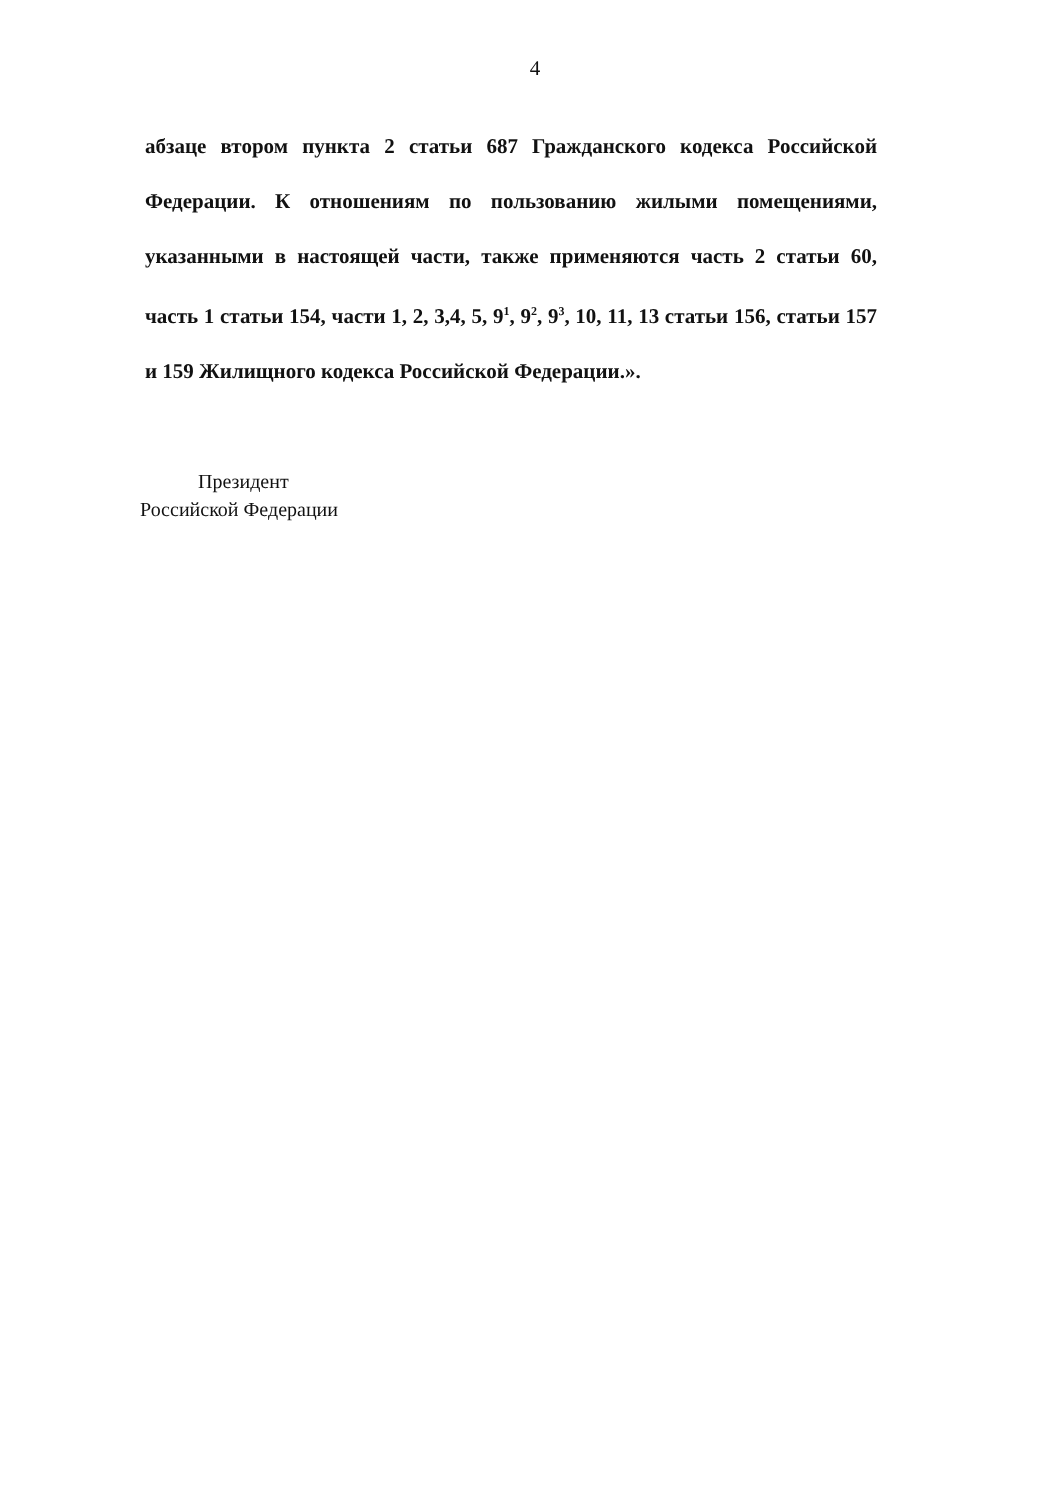4
абзаце втором пункта 2 статьи 687 Гражданского кодекса Российской Федерации. К отношениям по пользованию жилыми помещениями, указанными в настоящей части, также применяются часть 2 статьи 60, часть 1 статьи 154, части 1, 2, 3,4, 5, 9<sup>1</sup>, 9<sup>2</sup>, 9<sup>3</sup>, 10, 11, 13 статьи 156, статьи 157 и 159 Жилищного кодекса Российской Федерации.».
Президент
Российской Федерации